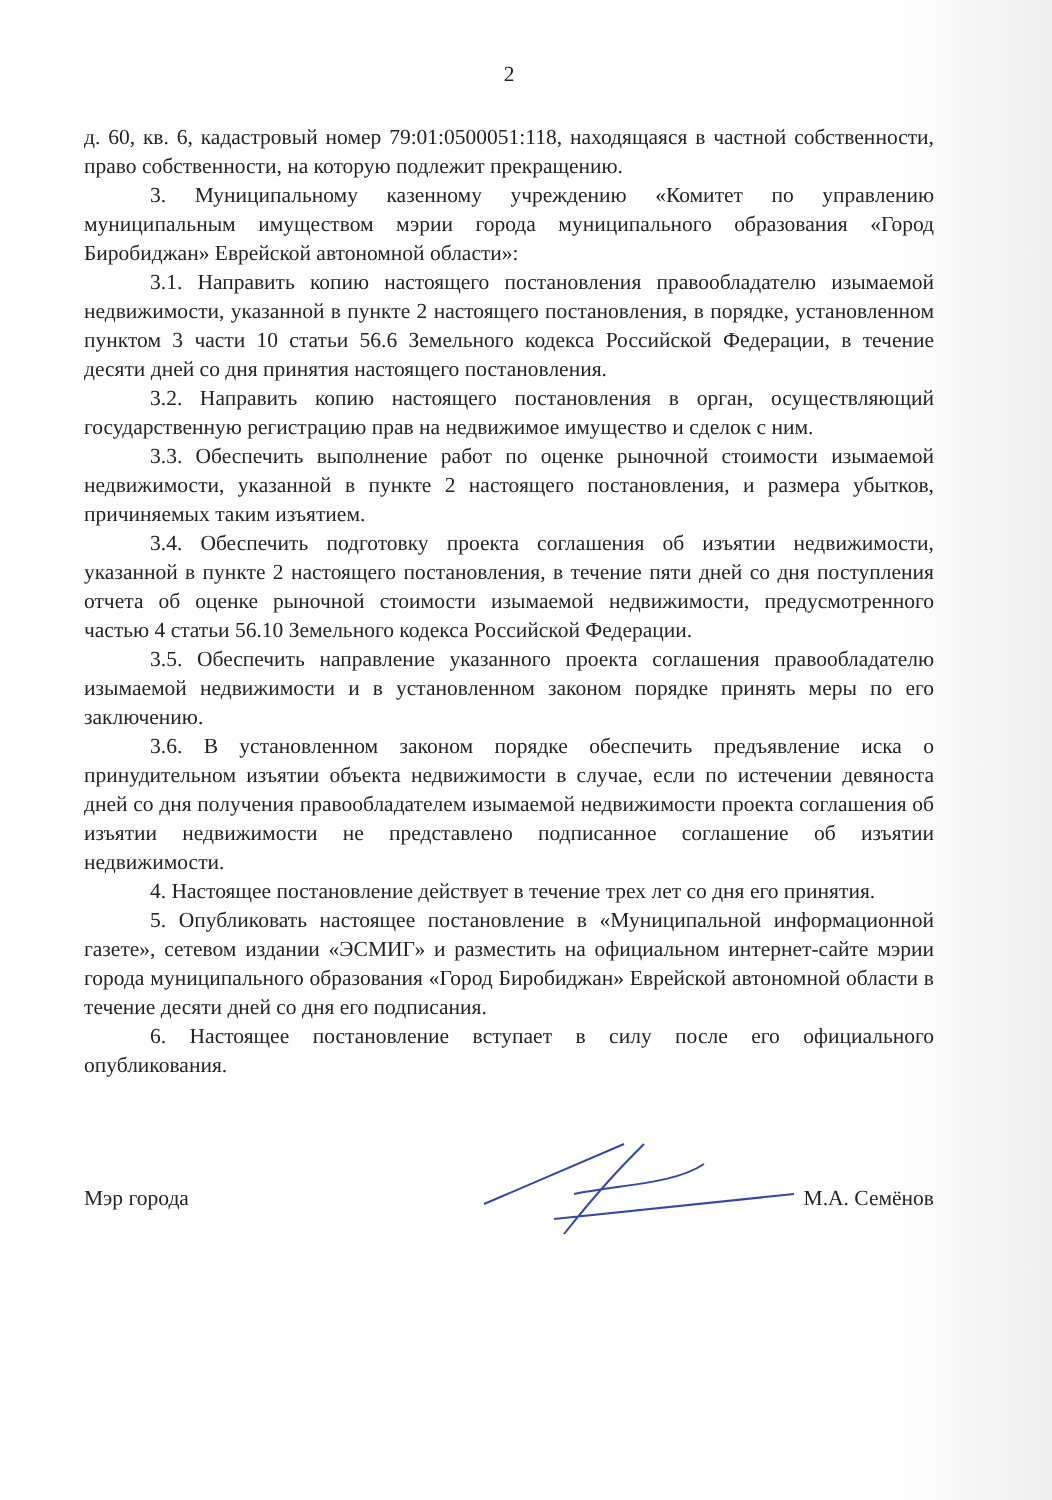2
д. 60, кв. 6, кадастровый номер 79:01:0500051:118, находящаяся в частной собственности, право собственности, на которую подлежит прекращению.
3. Муниципальному казенному учреждению «Комитет по управлению муниципальным имуществом мэрии города муниципального образования «Город Биробиджан» Еврейской автономной области»:
3.1. Направить копию настоящего постановления правообладателю изымаемой недвижимости, указанной в пункте 2 настоящего постановления, в порядке, установленном пунктом 3 части 10 статьи 56.6 Земельного кодекса Российской Федерации, в течение десяти дней со дня принятия настоящего постановления.
3.2. Направить копию настоящего постановления в орган, осуществляющий государственную регистрацию прав на недвижимое имущество и сделок с ним.
3.3. Обеспечить выполнение работ по оценке рыночной стоимости изымаемой недвижимости, указанной в пункте 2 настоящего постановления, и размера убытков, причиняемых таким изъятием.
3.4. Обеспечить подготовку проекта соглашения об изъятии недвижимости, указанной в пункте 2 настоящего постановления, в течение пяти дней со дня поступления отчета об оценке рыночной стоимости изымаемой недвижимости, предусмотренного частью 4 статьи 56.10 Земельного кодекса Российской Федерации.
3.5. Обеспечить направление указанного проекта соглашения правообладателю изымаемой недвижимости и в установленном законом порядке принять меры по его заключению.
3.6. В установленном законом порядке обеспечить предъявление иска о принудительном изъятии объекта недвижимости в случае, если по истечении девяноста дней со дня получения правообладателем изымаемой недвижимости проекта соглашения об изъятии недвижимости не представлено подписанное соглашение об изъятии недвижимости.
4. Настоящее постановление действует в течение трех лет со дня его принятия.
5. Опубликовать настоящее постановление в «Муниципальной информационной газете», сетевом издании «ЭСМИГ» и разместить на официальном интернет-сайте мэрии города муниципального образования «Город Биробиджан» Еврейской автономной области в течение десяти дней со дня его подписания.
6. Настоящее постановление вступает в силу после его официального опубликования.
Мэр города М.А. Семёнов